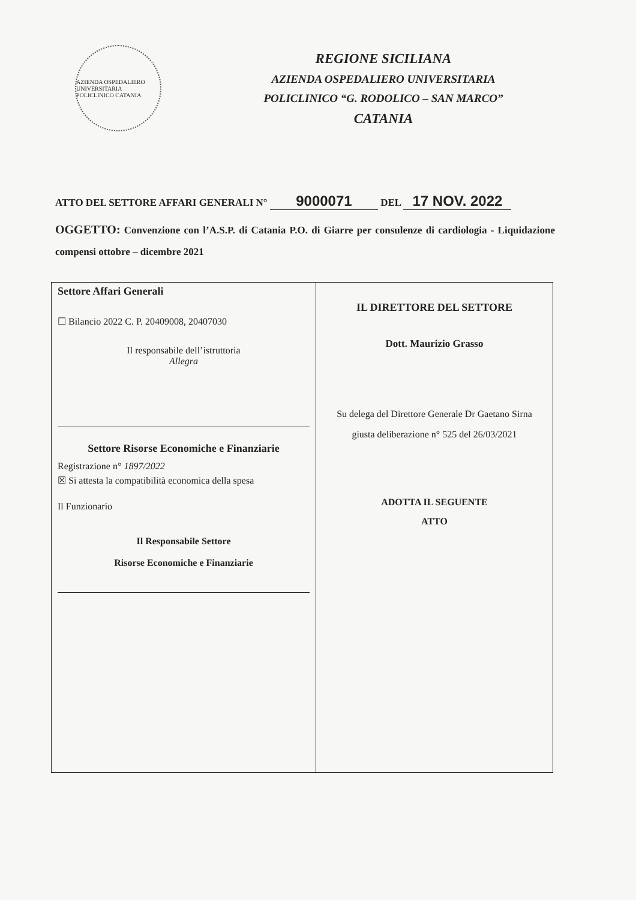AZIENDA OSPEDALIERO UNIVERSITARIA POLICLINICO CATANIA
REGIONE SICILIANA
AZIENDA OSPEDALIERO UNIVERSITARIA
POLICLINICO “G. RODOLICO – SAN MARCO”
CATANIA
ATTO DEL SETTORE AFFARI GENERALI N° 9000071 DEL 17 NOV. 2022
OGGETTO: Convenzione con l’A.S.P. di Catania P.O. di Giarre per consulenze di cardiologia - Liquidazione compensi ottobre – dicembre 2021
| Settore Affari Generali ☐ Bilancio 2022 C. P. 20409008, 20407030 Il responsabile dell’istruttoria Allegra Settore Risorse Economiche e Finanziarie Registrazione n° 1897/2022 ☒ Si attesta la compatibilità economica della spesa Il Funzionario Il Responsabile Settore Risorse Economiche e Finanziarie | IL DIRETTORE DEL SETTORE Dott. Maurizio Grasso Su delega del Direttore Generale Dr Gaetano Sirna giusta deliberazione n° 525 del 26/03/2021 ADOTTA IL SEGUENTE ATTO |